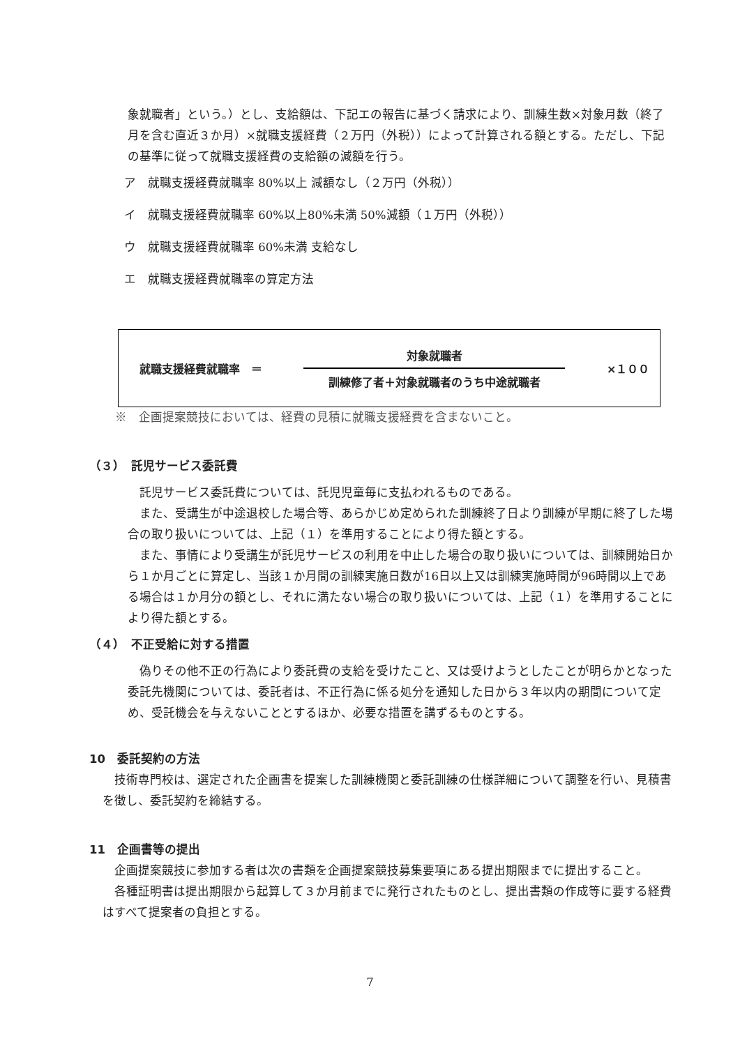象就職者」という。）とし、支給額は、下記エの報告に基づく請求により、訓練生数×対象月数（終了月を含む直近３か月）×就職支援経費（２万円（外税））によって計算される額とする。ただし、下記の基準に従って就職支援経費の支給額の減額を行う。
ア　就職支援経費就職率 80%以上 減額なし（２万円（外税））
イ　就職支援経費就職率 60%以上80%未満 50%減額（１万円（外税））
ウ　就職支援経費就職率 60%未満 支給なし
エ　就職支援経費就職率の算定方法
就職支援経費就職率　＝
対象就職者
訓練修了者＋対象就職者のうち中途就職者
×１００
※　企画提案競技においては、経費の見積に就職支援経費を含まないこと。
（３）　託児サービス委託費
　託児サービス委託費については、託児児童毎に支払われるものである。
　また、受講生が中途退校した場合等、あらかじめ定められた訓練終了日より訓練が早期に終了した場合の取り扱いについては、上記（１）を準用することにより得た額とする。
　また、事情により受講生が託児サービスの利用を中止した場合の取り扱いについては、訓練開始日から１か月ごとに算定し、当該１か月間の訓練実施日数が16日以上又は訓練実施時間が96時間以上である場合は１か月分の額とし、それに満たない場合の取り扱いについては、上記（１）を準用することにより得た額とする。
（４）　不正受給に対する措置
　偽りその他不正の行為により委託費の支給を受けたこと、又は受けようとしたことが明らかとなった委託先機関については、委託者は、不正行為に係る処分を通知した日から３年以内の期間について定め、受託機会を与えないこととするほか、必要な措置を講ずるものとする。
10　委託契約の方法
　技術専門校は、選定された企画書を提案した訓練機関と委託訓練の仕様詳細について調整を行い、見積書を徴し、委託契約を締結する。
11　企画書等の提出
　企画提案競技に参加する者は次の書類を企画提案競技募集要項にある提出期限までに提出すること。
　各種証明書は提出期限から起算して３か月前までに発行されたものとし、提出書類の作成等に要する経費はすべて提案者の負担とする。
7